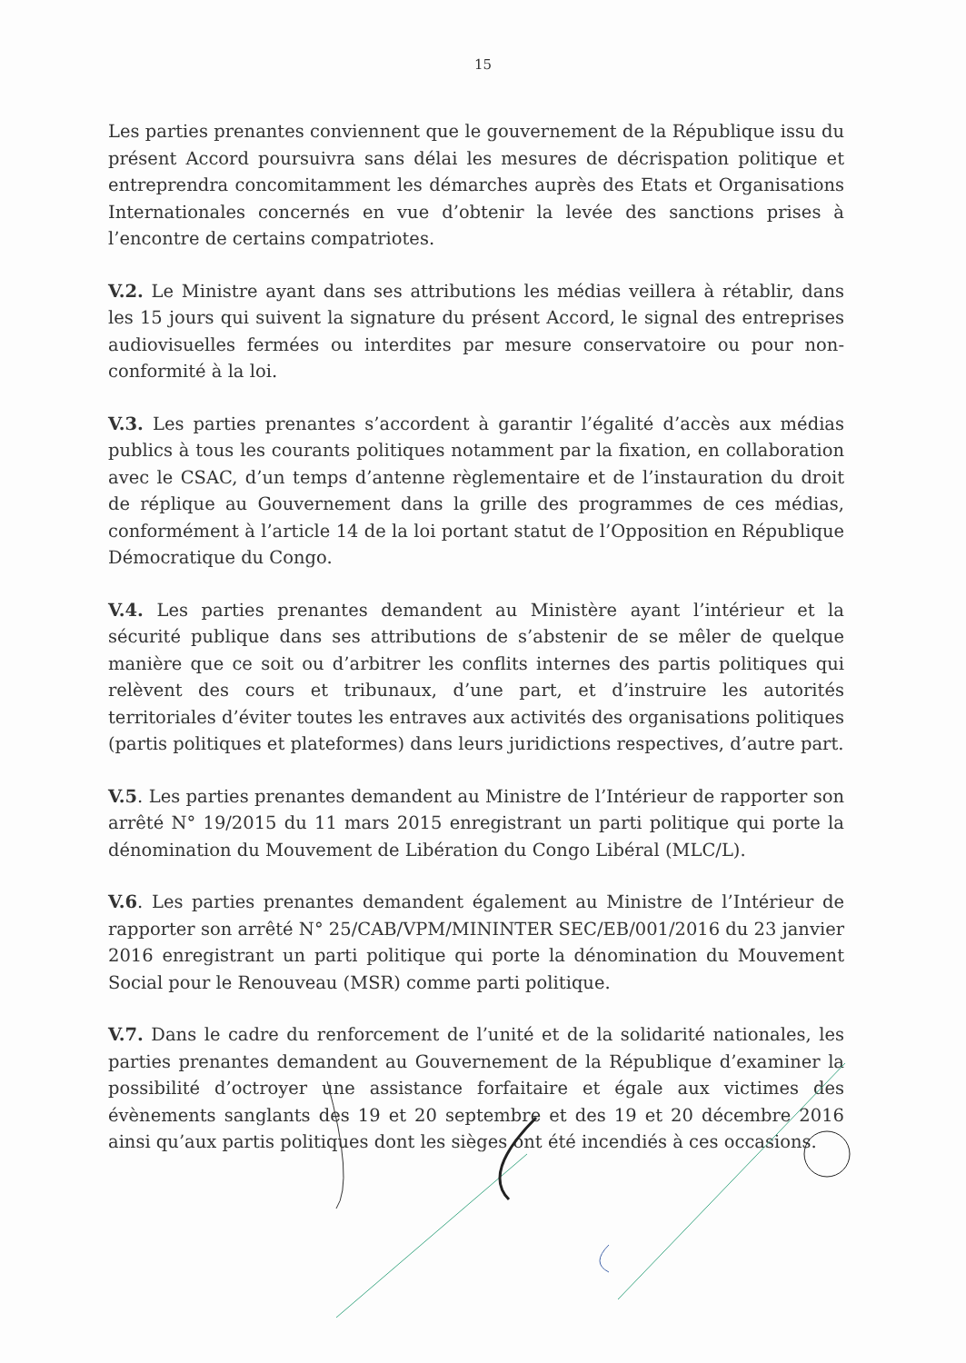15
Les parties prenantes conviennent que le gouvernement de la République issu du présent Accord poursuivra sans délai les mesures de décrispation politique et entreprendra concomitamment les démarches auprès des Etats et Organisations Internationales concernés en vue d’obtenir la levée des sanctions prises à l’encontre de certains compatriotes.
V.2. Le Ministre ayant dans ses attributions les médias veillera à rétablir, dans les 15 jours qui suivent la signature du présent Accord, le signal des entreprises audiovisuelles fermées ou interdites par mesure conservatoire ou pour non-conformité à la loi.
V.3. Les parties prenantes s’accordent à garantir l’égalité d’accès aux médias publics à tous les courants politiques notamment par la fixation, en collaboration avec le CSAC, d’un temps d’antenne règlementaire et de l’instauration du droit de réplique au Gouvernement dans la grille des programmes de ces médias, conformément à l’article 14 de la loi portant statut de l’Opposition en République Démocratique du Congo.
V.4. Les parties prenantes demandent au Ministère ayant l’intérieur et la sécurité publique dans ses attributions de s’abstenir de se mêler de quelque manière que ce soit ou d’arbitrer les conflits internes des partis politiques qui relèvent des cours et tribunaux, d’une part, et d’instruire les autorités territoriales d’éviter toutes les entraves aux activités des organisations politiques (partis politiques et plateformes) dans leurs juridictions respectives, d’autre part.
V.5. Les parties prenantes demandent au Ministre de l’Intérieur de rapporter son arrêté N° 19/2015 du 11 mars 2015 enregistrant un parti politique qui porte la dénomination du Mouvement de Libération du Congo Libéral (MLC/L).
V.6. Les parties prenantes demandent également au Ministre de l’Intérieur de rapporter son arrêté N° 25/CAB/VPM/MININTER SEC/EB/001/2016 du 23 janvier 2016 enregistrant un parti politique qui porte la dénomination du Mouvement Social pour le Renouveau (MSR) comme parti politique.
V.7. Dans le cadre du renforcement de l’unité et de la solidarité nationales, les parties prenantes demandent au Gouvernement de la République d’examiner la possibilité d’octroyer une assistance forfaitaire et égale aux victimes des évènements sanglants des 19 et 20 septembre et des 19 et 20 décembre 2016 ainsi qu’aux partis politiques dont les sièges ont été incendiés à ces occasions.